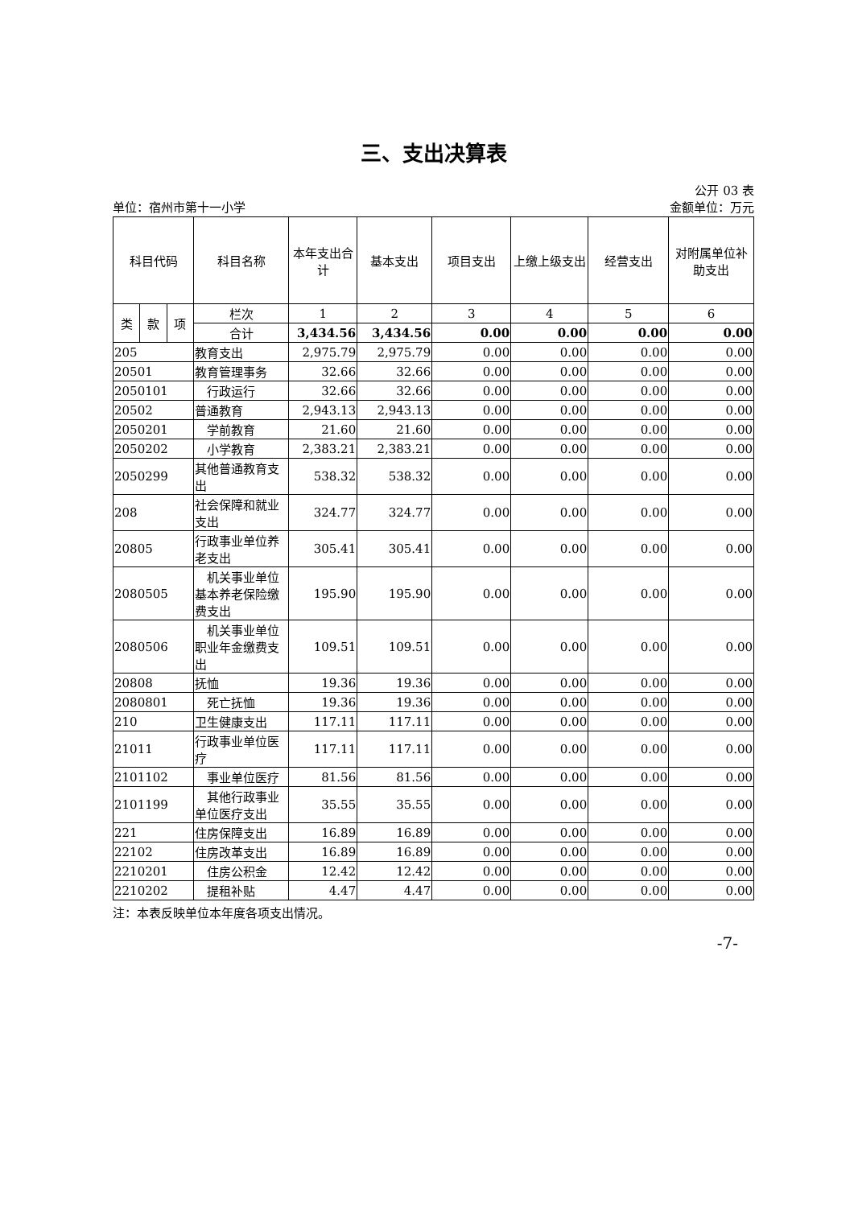三、支出决算表
公开 03 表
单位：宿州市第十一小学 金额单位：万元
| 科目代码 | | | 科目名称 | 本年支出合计 | 基本支出 | 项目支出 | 上缴上级支出 | 经营支出 | 对附属单位补助支出 |
| --- | --- | --- | --- | --- | --- | --- | --- | --- | --- |
| 类 | 款 | 项 | 栏次 | 1 | 2 | 3 | 4 | 5 | 6 |
| | | | 合计 | 3,434.56 | 3,434.56 | 0.00 | 0.00 | 0.00 | 0.00 |
| 205 | | | 教育支出 | 2,975.79 | 2,975.79 | 0.00 | 0.00 | 0.00 | 0.00 |
| 20501 | | | 教育管理事务 | 32.66 | 32.66 | 0.00 | 0.00 | 0.00 | 0.00 |
| 2050101 | | | 行政运行 | 32.66 | 32.66 | 0.00 | 0.00 | 0.00 | 0.00 |
| 20502 | | | 普通教育 | 2,943.13 | 2,943.13 | 0.00 | 0.00 | 0.00 | 0.00 |
| 2050201 | | | 学前教育 | 21.60 | 21.60 | 0.00 | 0.00 | 0.00 | 0.00 |
| 2050202 | | | 小学教育 | 2,383.21 | 2,383.21 | 0.00 | 0.00 | 0.00 | 0.00 |
| 2050299 | | | 其他普通教育支出 | 538.32 | 538.32 | 0.00 | 0.00 | 0.00 | 0.00 |
| 208 | | | 社会保障和就业支出 | 324.77 | 324.77 | 0.00 | 0.00 | 0.00 | 0.00 |
| 20805 | | | 行政事业单位养老支出 | 305.41 | 305.41 | 0.00 | 0.00 | 0.00 | 0.00 |
| 2080505 | | | 机关事业单位基本养老保险缴费支出 | 195.90 | 195.90 | 0.00 | 0.00 | 0.00 | 0.00 |
| 2080506 | | | 机关事业单位职业年金缴费支出 | 109.51 | 109.51 | 0.00 | 0.00 | 0.00 | 0.00 |
| 20808 | | | 抚恤 | 19.36 | 19.36 | 0.00 | 0.00 | 0.00 | 0.00 |
| 2080801 | | | 死亡抚恤 | 19.36 | 19.36 | 0.00 | 0.00 | 0.00 | 0.00 |
| 210 | | | 卫生健康支出 | 117.11 | 117.11 | 0.00 | 0.00 | 0.00 | 0.00 |
| 21011 | | | 行政事业单位医疗 | 117.11 | 117.11 | 0.00 | 0.00 | 0.00 | 0.00 |
| 2101102 | | | 事业单位医疗 | 81.56 | 81.56 | 0.00 | 0.00 | 0.00 | 0.00 |
| 2101199 | | | 其他行政事业单位医疗支出 | 35.55 | 35.55 | 0.00 | 0.00 | 0.00 | 0.00 |
| 221 | | | 住房保障支出 | 16.89 | 16.89 | 0.00 | 0.00 | 0.00 | 0.00 |
| 22102 | | | 住房改革支出 | 16.89 | 16.89 | 0.00 | 0.00 | 0.00 | 0.00 |
| 2210201 | | | 住房公积金 | 12.42 | 12.42 | 0.00 | 0.00 | 0.00 | 0.00 |
| 2210202 | | | 提租补贴 | 4.47 | 4.47 | 0.00 | 0.00 | 0.00 | 0.00 |
注：本表反映单位本年度各项支出情况。
-7-